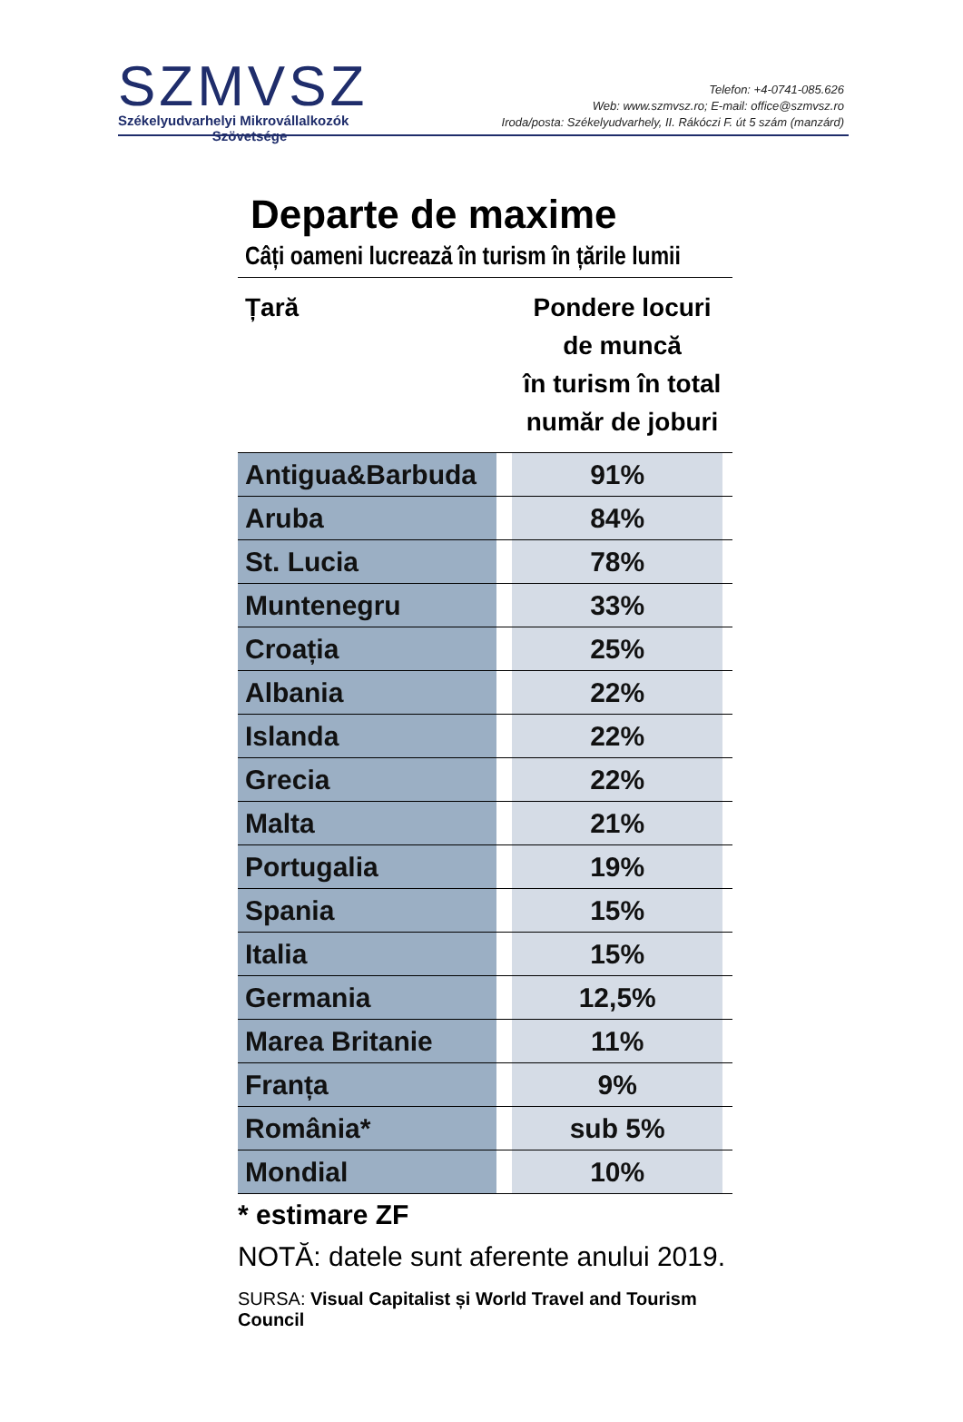SZMVSZ
Székelyudvarhelyi Mikrovállalkozók
Szövetsége
Telefon: +4-0741-085.626
Web: www.szmvsz.ro; E-mail: office@szmvsz.ro
Iroda/posta: Székelyudvarhely, II. Rákóczi F. út 5 szám (manzárd)
Departe de maxime
Câți oameni lucrează în turism în țările lumii
| Țară | | Pondere locuri de muncă în turism în total număr de joburi | |
| --- | --- | --- | --- |
| Antigua&Barbuda | | 91% | |
| Aruba | | 84% | |
| St. Lucia | | 78% | |
| Muntenegru | | 33% | |
| Croația | | 25% | |
| Albania | | 22% | |
| Islanda | | 22% | |
| Grecia | | 22% | |
| Malta | | 21% | |
| Portugalia | | 19% | |
| Spania | | 15% | |
| Italia | | 15% | |
| Germania | | 12,5% | |
| Marea Britanie | | 11% | |
| Franța | | 9% | |
| România* | | sub 5% | |
| Mondial | | 10% | |
* estimare ZF
NOTĂ: datele sunt aferente anului 2019.
SURSA: Visual Capitalist și World Travel and Tourism Council